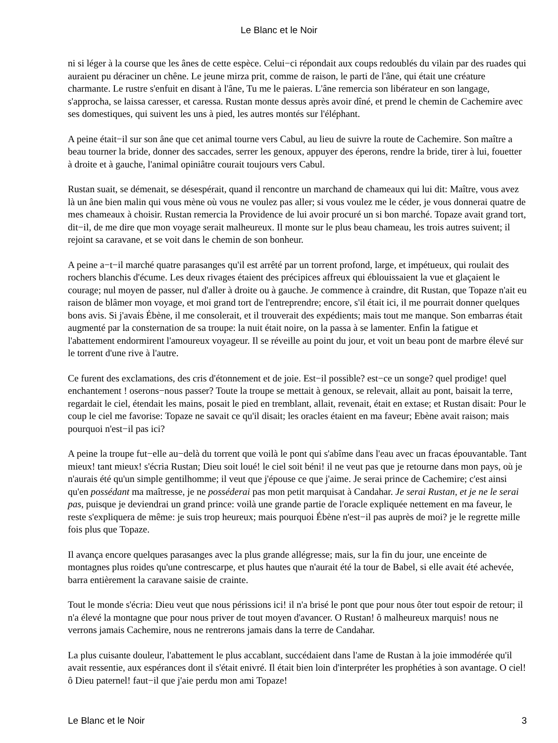Le Blanc et le Noir
ni si léger à la course que les ânes de cette espèce. Celui−ci répondait aux coups redoublés du vilain par des ruades qui auraient pu déraciner un chêne. Le jeune mirza prit, comme de raison, le parti de l'âne, qui était une créature charmante. Le rustre s'enfuit en disant à l'âne, Tu me le paieras. L'âne remercia son libérateur en son langage, s'approcha, se laissa caresser, et caressa. Rustan monte dessus après avoir dîné, et prend le chemin de Cachemire avec ses domestiques, qui suivent les uns à pied, les autres montés sur l'éléphant.
A peine était−il sur son âne que cet animal tourne vers Cabul, au lieu de suivre la route de Cachemire. Son maître a beau tourner la bride, donner des saccades, serrer les genoux, appuyer des éperons, rendre la bride, tirer à lui, fouetter à droite et à gauche, l'animal opiniâtre courait toujours vers Cabul.
Rustan suait, se démenait, se désespérait, quand il rencontre un marchand de chameaux qui lui dit: Maître, vous avez là un âne bien malin qui vous mène où vous ne voulez pas aller; si vous voulez me le céder, je vous donnerai quatre de mes chameaux à choisir. Rustan remercia la Providence de lui avoir procuré un si bon marché. Topaze avait grand tort, dit−il, de me dire que mon voyage serait malheureux. Il monte sur le plus beau chameau, les trois autres suivent; il rejoint sa caravane, et se voit dans le chemin de son bonheur.
A peine a−t−il marché quatre parasanges qu'il est arrêté par un torrent profond, large, et impétueux, qui roulait des rochers blanchis d'écume. Les deux rivages étaient des précipices affreux qui éblouissaient la vue et glaçaient le courage; nul moyen de passer, nul d'aller à droite ou à gauche. Je commence à craindre, dit Rustan, que Topaze n'ait eu raison de blâmer mon voyage, et moi grand tort de l'entreprendre; encore, s'il était ici, il me pourrait donner quelques bons avis. Si j'avais Ébène, il me consolerait, et il trouverait des expédients; mais tout me manque. Son embarras était augmenté par la consternation de sa troupe: la nuit était noire, on la passa à se lamenter. Enfin la fatigue et l'abattement endormirent l'amoureux voyageur. Il se réveille au point du jour, et voit un beau pont de marbre élevé sur le torrent d'une rive à l'autre.
Ce furent des exclamations, des cris d'étonnement et de joie. Est−il possible? est−ce un songe? quel prodige! quel enchantement ! oserons−nous passer? Toute la troupe se mettait à genoux, se relevait, allait au pont, baisait la terre, regardait le ciel, étendait les mains, posait le pied en tremblant, allait, revenait, était en extase; et Rustan disait: Pour le coup le ciel me favorise: Topaze ne savait ce qu'il disait; les oracles étaient en ma faveur; Ebène avait raison; mais pourquoi n'est−il pas ici?
A peine la troupe fut−elle au−delà du torrent que voilà le pont qui s'abîme dans l'eau avec un fracas épouvantable. Tant mieux! tant mieux! s'écria Rustan; Dieu soit loué! le ciel soit béni! il ne veut pas que je retourne dans mon pays, où je n'aurais été qu'un simple gentilhomme; il veut que j'épouse ce que j'aime. Je serai prince de Cachemire; c'est ainsi qu'en possédant ma maîtresse, je ne posséderai pas mon petit marquisat à Candahar. Je serai Rustan, et je ne le serai pas, puisque je deviendrai un grand prince: voilà une grande partie de l'oracle expliquée nettement en ma faveur, le reste s'expliquera de même: je suis trop heureux; mais pourquoi Ébène n'est−il pas auprès de moi? je le regrette mille fois plus que Topaze.
Il avança encore quelques parasanges avec la plus grande allégresse; mais, sur la fin du jour, une enceinte de montagnes plus roides qu'une contrescarpe, et plus hautes que n'aurait été la tour de Babel, si elle avait été achevée, barra entièrement la caravane saisie de crainte.
Tout le monde s'écria: Dieu veut que nous périssions ici! il n'a brisé le pont que pour nous ôter tout espoir de retour; il n'a élevé la montagne que pour nous priver de tout moyen d'avancer. O Rustan! ô malheureux marquis! nous ne verrons jamais Cachemire, nous ne rentrerons jamais dans la terre de Candahar.
La plus cuisante douleur, l'abattement le plus accablant, succédaient dans l'ame de Rustan à la joie immodérée qu'il avait ressentie, aux espérances dont il s'était enivré. Il était bien loin d'interpréter les prophéties à son avantage. O ciel! ô Dieu paternel! faut−il que j'aie perdu mon ami Topaze!
Le Blanc et le Noir 3